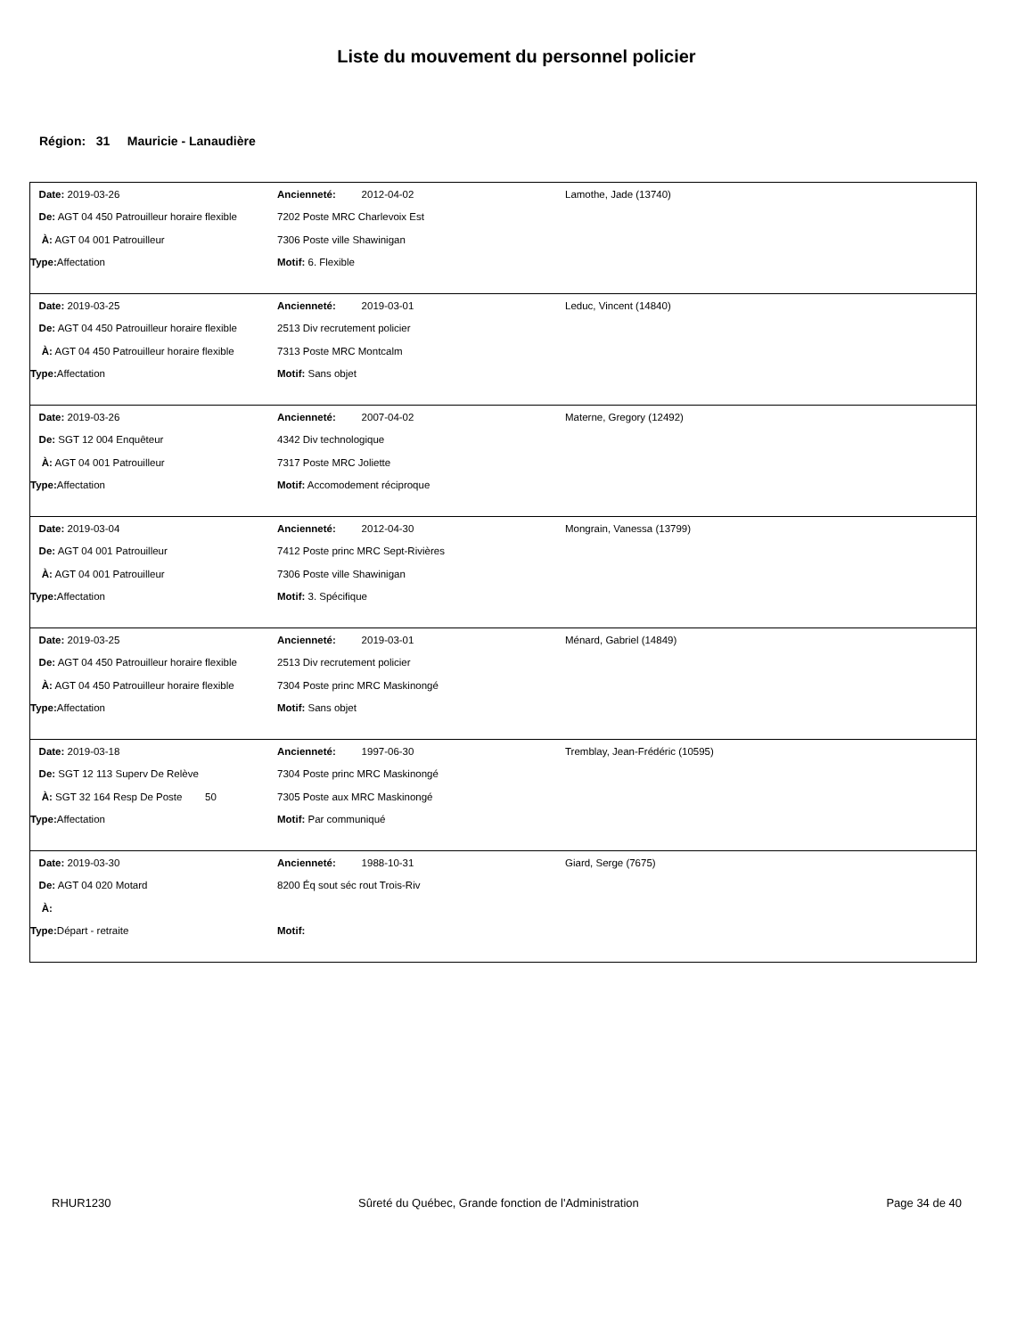Liste du mouvement du personnel policier
Région: 31 Mauricie - Lanaudière
| Date: 2019-03-26 | Ancienneté: 2012-04-02 | Lamothe, Jade (13740) |
| De: AGT 04 450 Patrouilleur horaire flexible | 7202 Poste MRC Charlevoix Est | |
| À: AGT 04 001 Patrouilleur | 7306 Poste ville Shawinigan | |
| Type: Affectation | Motif: 6. Flexible | |
| Date: 2019-03-25 | Ancienneté: 2019-03-01 | Leduc, Vincent (14840) |
| De: AGT 04 450 Patrouilleur horaire flexible | 2513 Div recrutement policier | |
| À: AGT 04 450 Patrouilleur horaire flexible | 7313 Poste MRC Montcalm | |
| Type: Affectation | Motif: Sans objet | |
| Date: 2019-03-26 | Ancienneté: 2007-04-02 | Materne, Gregory (12492) |
| De: SGT 12 004 Enquêteur | 4342 Div technologique | |
| À: AGT 04 001 Patrouilleur | 7317 Poste MRC Joliette | |
| Type: Affectation | Motif: Accomodement réciproque | |
| Date: 2019-03-04 | Ancienneté: 2012-04-30 | Mongrain, Vanessa (13799) |
| De: AGT 04 001 Patrouilleur | 7412 Poste princ MRC Sept-Rivières | |
| À: AGT 04 001 Patrouilleur | 7306 Poste ville Shawinigan | |
| Type: Affectation | Motif: 3. Spécifique | |
| Date: 2019-03-25 | Ancienneté: 2019-03-01 | Ménard, Gabriel (14849) |
| De: AGT 04 450 Patrouilleur horaire flexible | 2513 Div recrutement policier | |
| À: AGT 04 450 Patrouilleur horaire flexible | 7304 Poste princ MRC Maskinongé | |
| Type: Affectation | Motif: Sans objet | |
| Date: 2019-03-18 | Ancienneté: 1997-06-30 | Tremblay, Jean-Frédéric (10595) |
| De: SGT 12 113 Superv De Relève | 7304 Poste princ MRC Maskinongé | |
| À: SGT 32 164 Resp De Poste 50 | 7305 Poste aux MRC Maskinongé | |
| Type: Affectation | Motif: Par communiqué | |
| Date: 2019-03-30 | Ancienneté: 1988-10-31 | Giard, Serge (7675) |
| De: AGT 04 020 Motard | 8200 Éq sout séc rout Trois-Riv | |
| À: | | |
| Type: Départ - retraite | Motif: | |
RHUR1230 Sûreté du Québec, Grande fonction de l'Administration Page 34 de 40